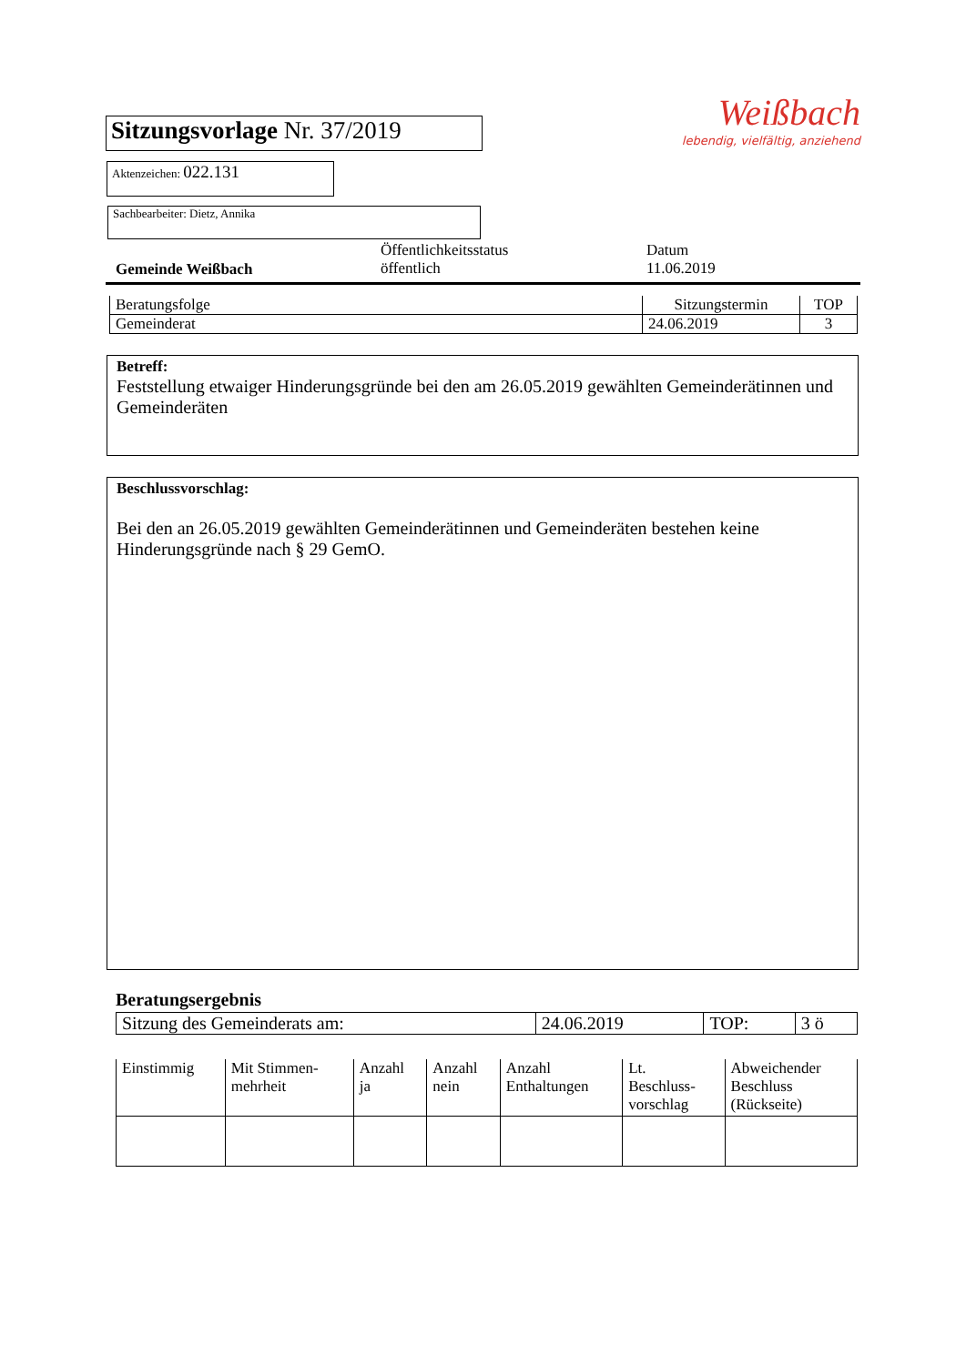Sitzungsvorlage Nr. 37/2019
Aktenzeichen: 022.131
Sachbearbeiter: Dietz, Annika
Weißbach
lebendig, vielfältig, anziehend
Gemeinde Weißbach
Öffentlichkeitsstatus
öffentlich
Datum
11.06.2019
| Beratungsfolge | Sitzungstermin | TOP |
| Gemeinderat | 24.06.2019 | 3 |
Betreff:
Feststellung etwaiger Hinderungsgründe bei den am 26.05.2019 gewählten Gemeinderätinnen und Gemeinderäten
Beschlussvorschlag:
Bei den an 26.05.2019 gewählten Gemeinderätinnen und Gemeinderäten bestehen keine Hinderungsgründe nach § 29 GemO.
Beratungsergebnis
| Sitzung des Gemeinderats am: | 24.06.2019 | TOP: | 3 ö |
| Einstimmig | Mit Stimmen- mehrheit | Anzahl ja | Anzahl nein | Anzahl Enthaltungen | Lt. Beschluss- vorschlag | Abweichender Beschluss (Rückseite) |